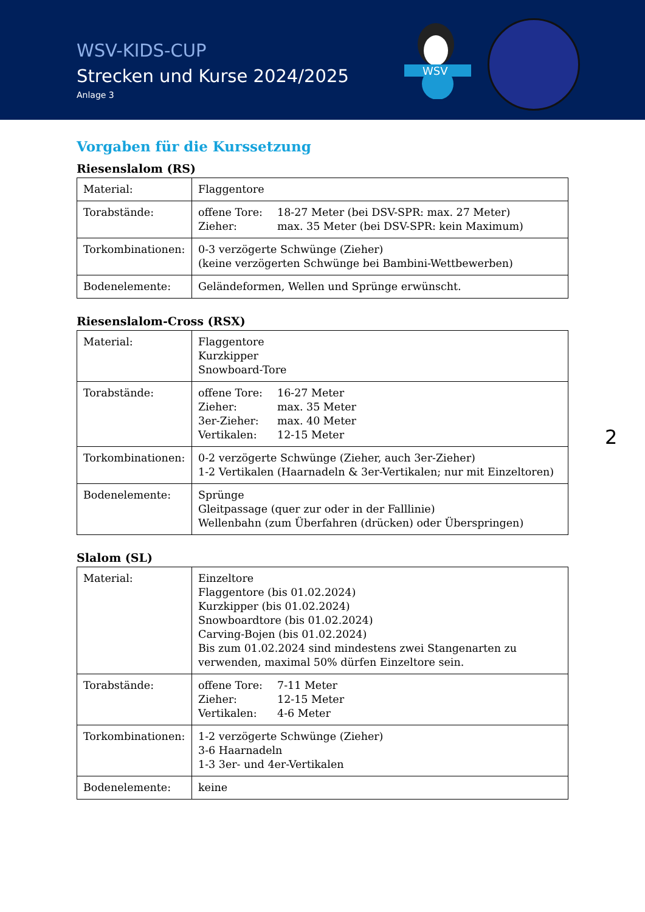WSV-KIDS-CUP
Strecken und Kurse 2024/2025
Anlage 3
WSV
2
Vorgaben für die Kurssetzung
Riesenslalom (RS)
| Material: | Flaggentore |
| Torabstände: | offene Tore: 18-27 Meter (bei DSV-SPR: max. 27 Meter) Zieher: max. 35 Meter (bei DSV-SPR: kein Maximum) |
| Torkombinationen: | 0-3 verzögerte Schwünge (Zieher) (keine verzögerten Schwünge bei Bambini-Wettbewerben) |
| Bodenelemente: | Geländeformen, Wellen und Sprünge erwünscht. |
Riesenslalom-Cross (RSX)
| Material: | Flaggentore Kurzkipper Snowboard-Tore |
| Torabstände: | offene Tore: 16-27 Meter Zieher: max. 35 Meter 3er-Zieher: max. 40 Meter Vertikalen: 12-15 Meter |
| Torkombinationen: | 0-2 verzögerte Schwünge (Zieher, auch 3er-Zieher) 1-2 Vertikalen (Haarnadeln & 3er-Vertikalen; nur mit Einzeltoren) |
| Bodenelemente: | Sprünge Gleitpassage (quer zur oder in der Falllinie) Wellenbahn (zum Überfahren (drücken) oder Überspringen) |
Slalom (SL)
| Material: | Einzeltore Flaggentore (bis 01.02.2024) Kurzkipper (bis 01.02.2024) Snowboardtore (bis 01.02.2024) Carving-Bojen (bis 01.02.2024) Bis zum 01.02.2024 sind mindestens zwei Stangenarten zu verwenden, maximal 50% dürfen Einzeltore sein. |
| Torabstände: | offene Tore: 7-11 Meter Zieher: 12-15 Meter Vertikalen: 4-6 Meter |
| Torkombinationen: | 1-2 verzögerte Schwünge (Zieher) 3-6 Haarnadeln 1-3 3er- und 4er-Vertikalen |
| Bodenelemente: | keine |